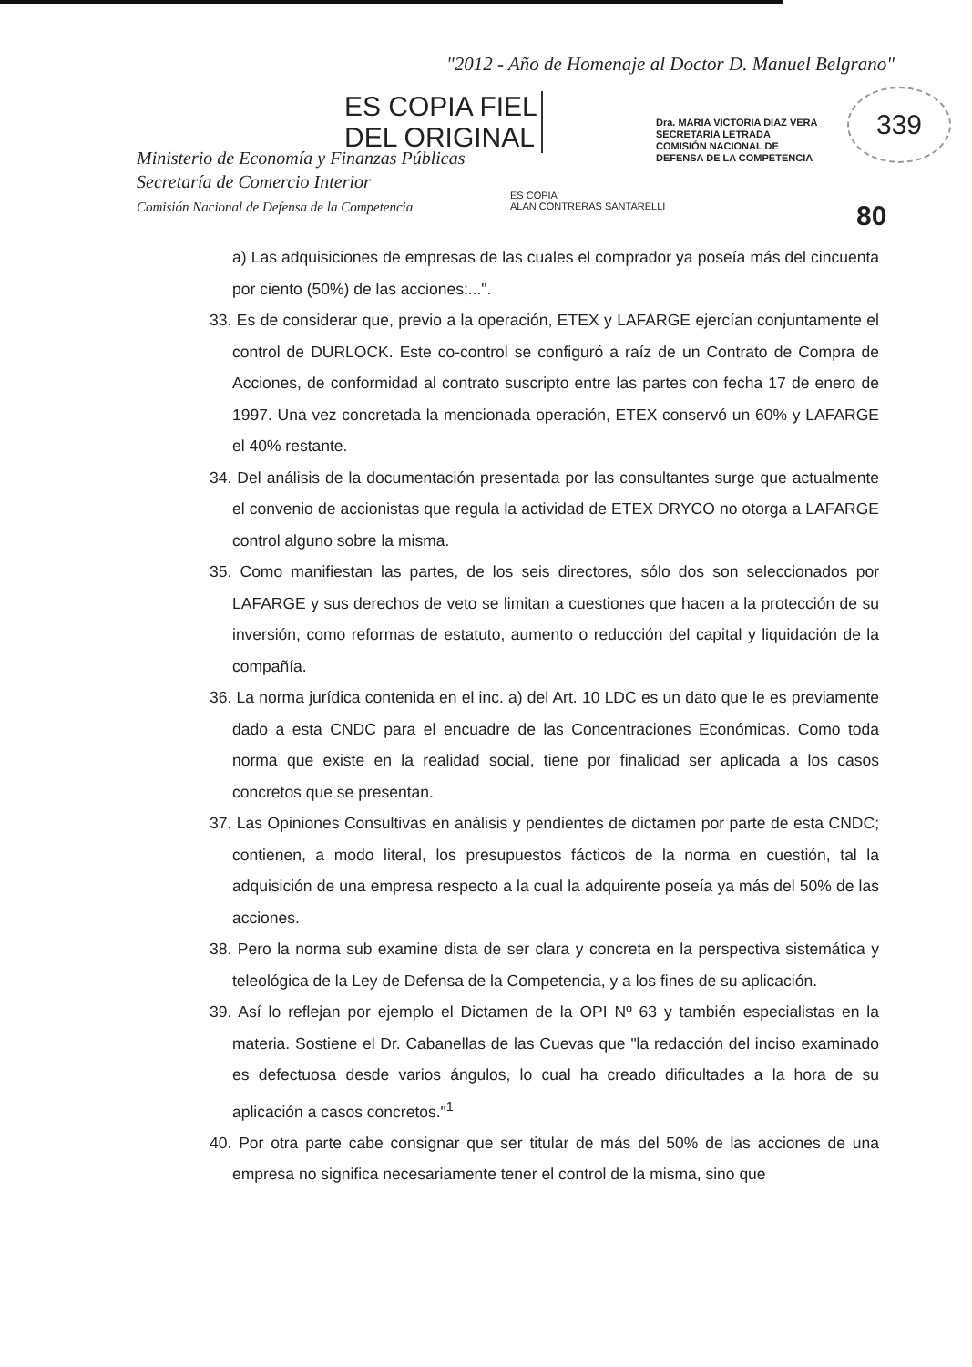"2012 - Año de Homenaje al Doctor D. Manuel Belgrano"
ES COPIA FIEL
DEL ORIGINAL
Dra. MARIA VICTORIA DIAZ VERA
SECRETARIA LETRADA
COMISIÓN NACIONAL DE
DEFENSA DE LA COMPETENCIA
339
Ministerio de Economía y Finanzas Públicas
Secretaría de Comercio Interior
Comisión Nacional de Defensa de la Competencia
ES COPIA
ALAN CONTRERAS SANTARELLI
80
a) Las adquisiciones de empresas de las cuales el comprador ya poseía más del cincuenta por ciento (50%) de las acciones;...".
33. Es de considerar que, previo a la operación, ETEX y LAFARGE ejercían conjuntamente el control de DURLOCK. Este co-control se configuró a raíz de un Contrato de Compra de Acciones, de conformidad al contrato suscripto entre las partes con fecha 17 de enero de 1997. Una vez concretada la mencionada operación, ETEX conservó un 60% y LAFARGE el 40% restante.
34. Del análisis de la documentación presentada por las consultantes surge que actualmente el convenio de accionistas que regula la actividad de ETEX DRYCO no otorga a LAFARGE control alguno sobre la misma.
35. Como manifiestan las partes, de los seis directores, sólo dos son seleccionados por LAFARGE y sus derechos de veto se limitan a cuestiones que hacen a la protección de su inversión, como reformas de estatuto, aumento o reducción del capital y liquidación de la compañía.
36. La norma jurídica contenida en el inc. a) del Art. 10 LDC es un dato que le es previamente dado a esta CNDC para el encuadre de las Concentraciones Económicas. Como toda norma que existe en la realidad social, tiene por finalidad ser aplicada a los casos concretos que se presentan.
37. Las Opiniones Consultivas en análisis y pendientes de dictamen por parte de esta CNDC; contienen, a modo literal, los presupuestos fácticos de la norma en cuestión, tal la adquisición de una empresa respecto a la cual la adquirente poseía ya más del 50% de las acciones.
38. Pero la norma sub examine dista de ser clara y concreta en la perspectiva sistemática y teleológica de la Ley de Defensa de la Competencia, y a los fines de su aplicación.
39. Así lo reflejan por ejemplo el Dictamen de la OPI Nº 63 y también especialistas en la materia. Sostiene el Dr. Cabanellas de las Cuevas que "la redacción del inciso examinado es defectuosa desde varios ángulos, lo cual ha creado dificultades a la hora de su aplicación a casos concretos."<sup>1</sup>
40. Por otra parte cabe consignar que ser titular de más del 50% de las acciones de una empresa no significa necesariamente tener el control de la misma, sino que